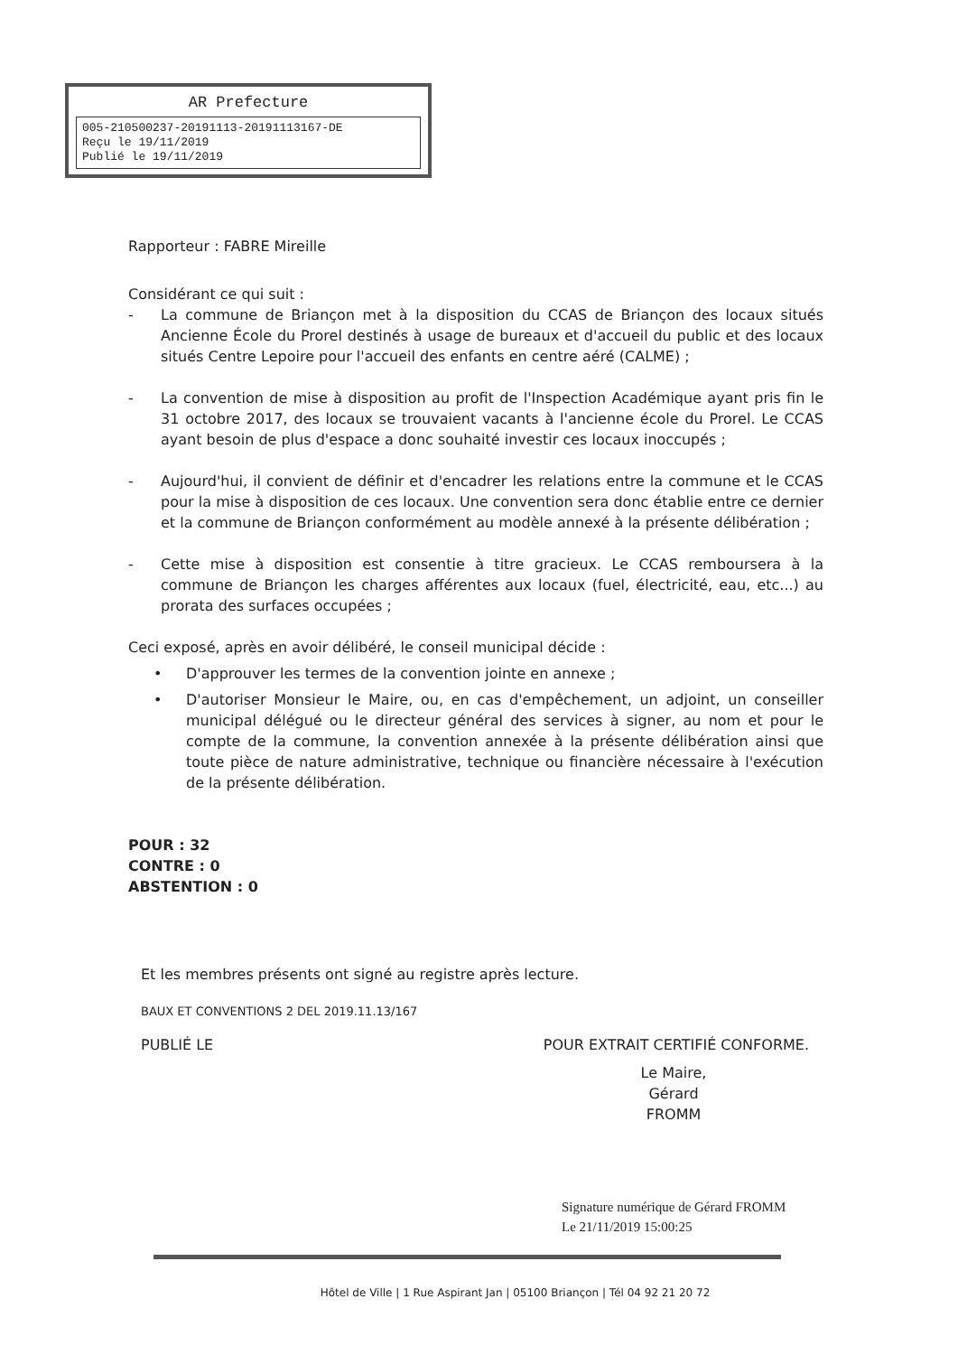AR Prefecture
005-210500237-20191113-20191113167-DE
Reçu le 19/11/2019
Publié le 19/11/2019
Rapporteur : FABRE Mireille
Considérant ce qui suit :
- La commune de Briançon met à la disposition du CCAS de Briançon des locaux situés Ancienne École du Prorel destinés à usage de bureaux et d'accueil du public et des locaux situés Centre Lepoire pour l'accueil des enfants en centre aéré (CALME) ;
- La convention de mise à disposition au profit de l'Inspection Académique ayant pris fin le 31 octobre 2017, des locaux se trouvaient vacants à l'ancienne école du Prorel. Le CCAS ayant besoin de plus d'espace a donc souhaité investir ces locaux inoccupés ;
- Aujourd'hui, il convient de définir et d'encadrer les relations entre la commune et le CCAS pour la mise à disposition de ces locaux. Une convention sera donc établie entre ce dernier et la commune de Briançon conformément au modèle annexé à la présente délibération ;
- Cette mise à disposition est consentie à titre gracieux. Le CCAS remboursera à la commune de Briançon les charges afférentes aux locaux (fuel, électricité, eau, etc...) au prorata des surfaces occupées ;
Ceci exposé, après en avoir délibéré, le conseil municipal décide :
• D'approuver les termes de la convention jointe en annexe ;
• D'autoriser Monsieur le Maire, ou, en cas d'empêchement, un adjoint, un conseiller municipal délégué ou le directeur général des services à signer, au nom et pour le compte de la commune, la convention annexée à la présente délibération ainsi que toute pièce de nature administrative, technique ou financière nécessaire à l'exécution de la présente délibération.
POUR : 32
CONTRE : 0
ABSTENTION : 0
Et les membres présents ont signé au registre après lecture.
BAUX ET CONVENTIONS 2 DEL 2019.11.13/167
PUBLIÉ LE POUR EXTRAIT CERTIFIÉ CONFORME.
Le Maire,
Gérard FROMM
Signature numérique de Gérard FROMM
Le 21/11/2019 15:00:25
Hôtel de Ville | 1 Rue Aspirant Jan | 05100 Briançon | Tél 04 92 21 20 72